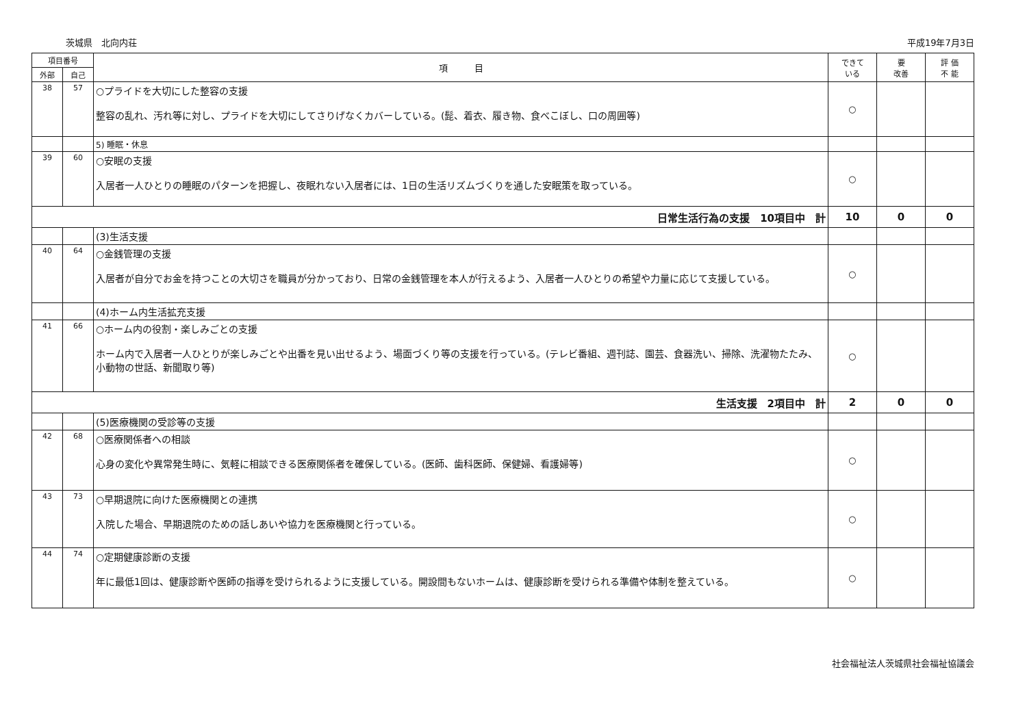茨城県　北向内荘 平成19年7月3日
| 項目番号 | | 項 目 | できて いる | 要 改善 | 評 価 不 能 |
| --- | --- | --- | --- | --- | --- |
| 外部 | 自己 | | | | |
| 38 | 57 | ○プライドを大切にした整容の支援 整容の乱れ、汚れ等に対し、プライドを大切にしてさりげなくカバーしている。(髭、着衣、履き物、食べこぼし、口の周囲等) | ○ | | |
| | | 5) 睡眠・休息 | | | |
| 39 | 60 | ○安眠の支援 入居者一人ひとりの睡眠のパターンを把握し、夜眠れない入居者には、1日の生活リズムづくりを通した安眠策を取っている。 | ○ | | |
| 日常生活行為の支援 10項目中 計 | | | 10 | 0 | 0 |
| | | (3)生活支援 | | | |
| 40 | 64 | ○金銭管理の支援 入居者が自分でお金を持つことの大切さを職員が分かっており、日常の金銭管理を本人が行えるよう、入居者一人ひとりの希望や力量に応じて支援している。 | ○ | | |
| | | (4)ホーム内生活拡充支援 | | | |
| 41 | 66 | ○ホーム内の役割・楽しみごとの支援 ホーム内で入居者一人ひとりが楽しみごとや出番を見い出せるよう、場面づくり等の支援を行っている。(テレビ番組、週刊誌、園芸、食器洗い、掃除、洗濯物たたみ、小動物の世話、新聞取り等) | ○ | | |
| 生活支援 2項目中 計 | | | 2 | 0 | 0 |
| | | (5)医療機関の受診等の支援 | | | |
| 42 | 68 | ○医療関係者への相談 心身の変化や異常発生時に、気軽に相談できる医療関係者を確保している。(医師、歯科医師、保健婦、看護婦等) | ○ | | |
| 43 | 73 | ○早期退院に向けた医療機関との連携 入院した場合、早期退院のための話しあいや協力を医療機関と行っている。 | ○ | | |
| 44 | 74 | ○定期健康診断の支援 年に最低1回は、健康診断や医師の指導を受けられるように支援している。開設間もないホームは、健康診断を受けられる準備や体制を整えている。 | ○ | | |
社会福祉法人茨城県社会福祉協議会